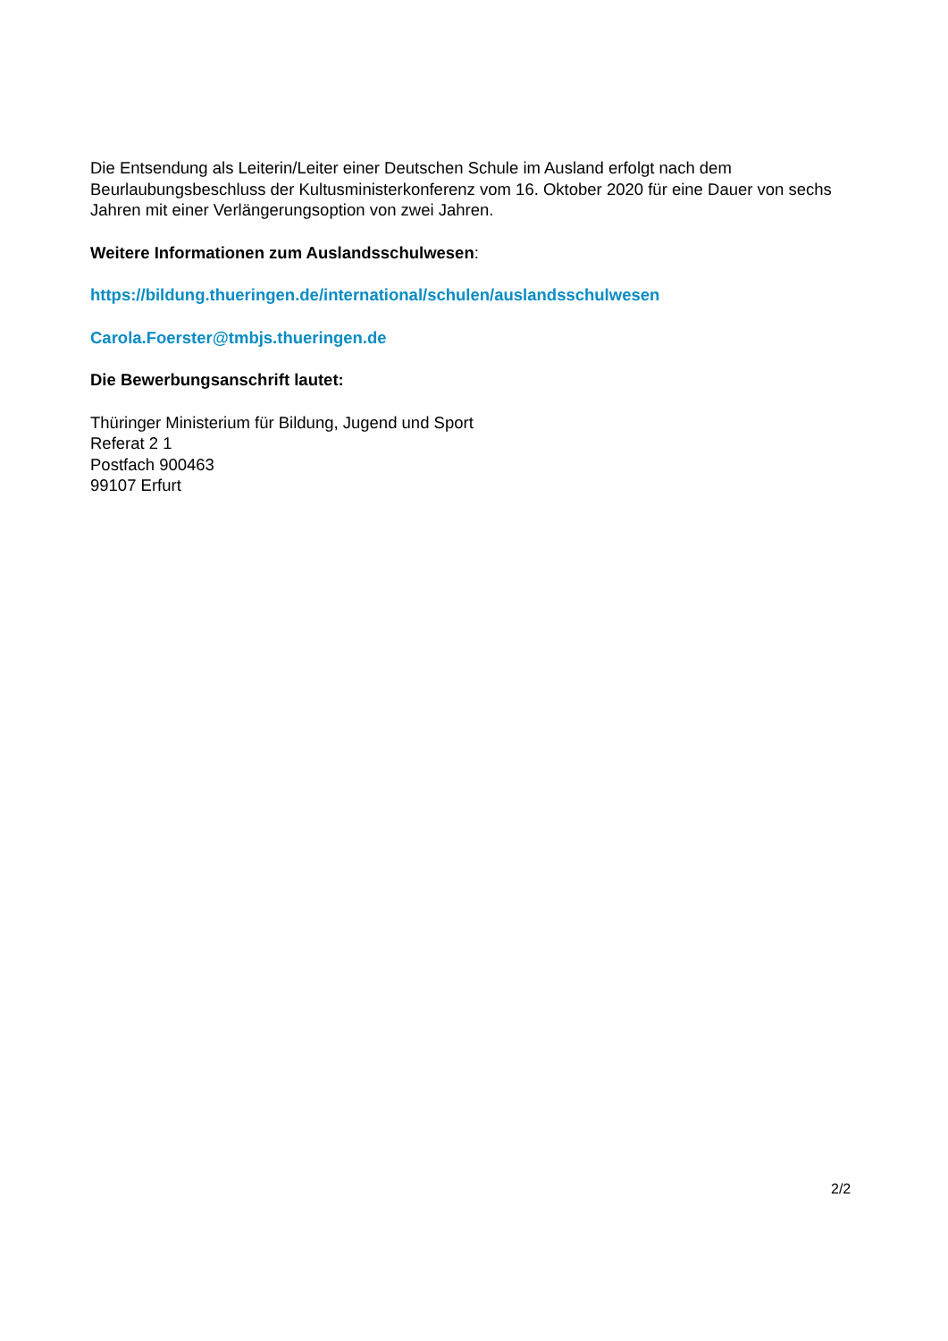Die Entsendung als Leiterin/Leiter einer Deutschen Schule im Ausland erfolgt nach dem Beurlaubungsbeschluss der Kultusministerkonferenz vom 16. Oktober 2020 für eine Dauer von sechs Jahren mit einer Verlängerungsoption von zwei Jahren.
Weitere Informationen zum Auslandsschulwesen:
https://bildung.thueringen.de/international/schulen/auslandsschulwesen
Carola.Foerster@tmbjs.thueringen.de
Die Bewerbungsanschrift lautet:
Thüringer Ministerium für Bildung, Jugend und Sport
Referat 2 1
Postfach 900463
99107 Erfurt
2/2